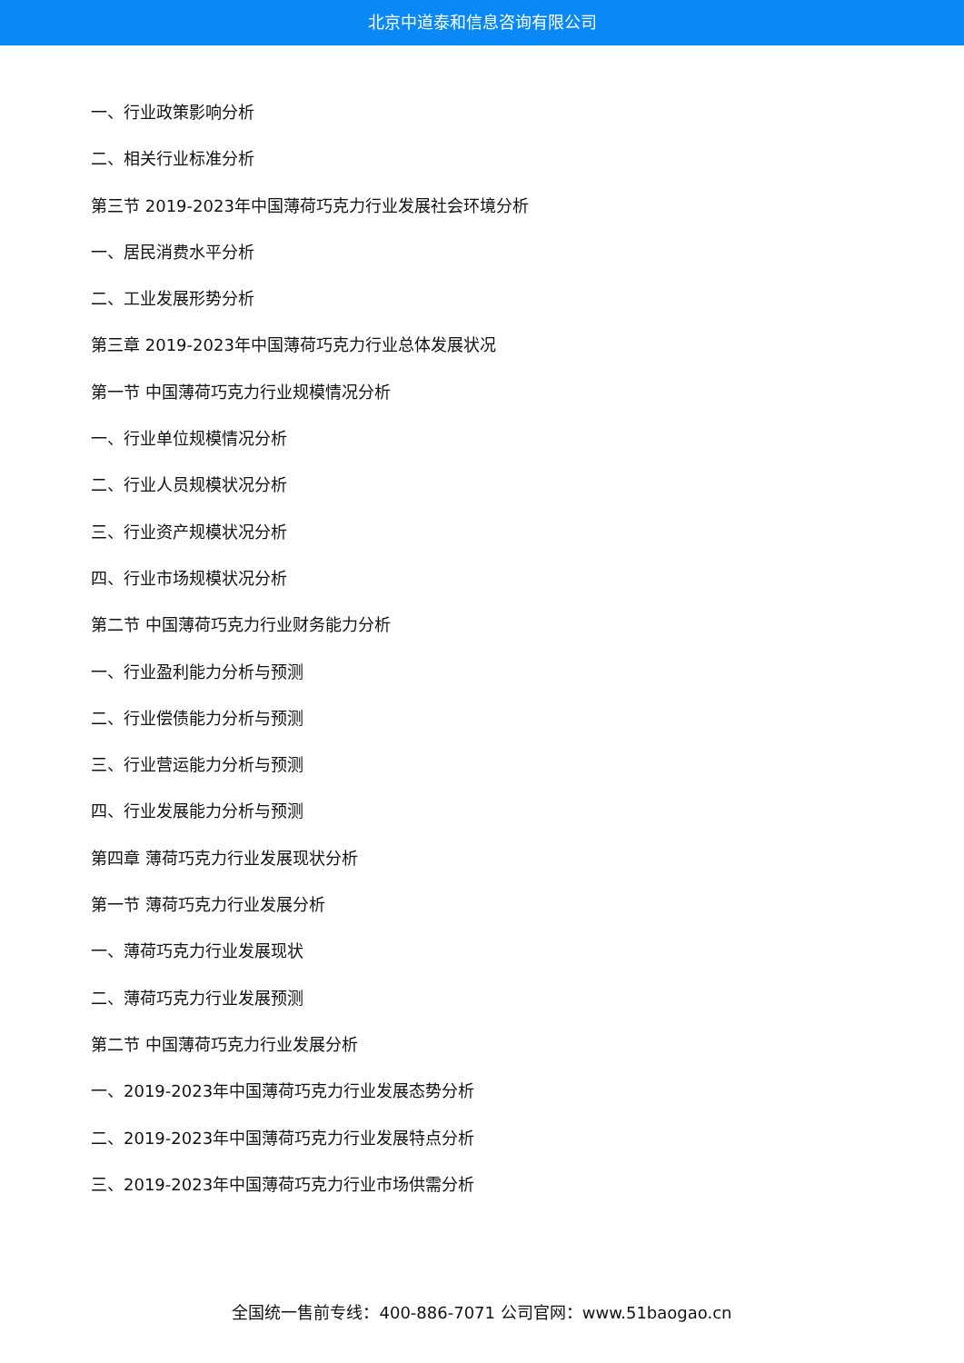北京中道泰和信息咨询有限公司
一、行业政策影响分析
二、相关行业标准分析
第三节 2019-2023年中国薄荷巧克力行业发展社会环境分析
一、居民消费水平分析
二、工业发展形势分析
第三章 2019-2023年中国薄荷巧克力行业总体发展状况
第一节 中国薄荷巧克力行业规模情况分析
一、行业单位规模情况分析
二、行业人员规模状况分析
三、行业资产规模状况分析
四、行业市场规模状况分析
第二节 中国薄荷巧克力行业财务能力分析
一、行业盈利能力分析与预测
二、行业偿债能力分析与预测
三、行业营运能力分析与预测
四、行业发展能力分析与预测
第四章 薄荷巧克力行业发展现状分析
第一节 薄荷巧克力行业发展分析
一、薄荷巧克力行业发展现状
二、薄荷巧克力行业发展预测
第二节 中国薄荷巧克力行业发展分析
一、2019-2023年中国薄荷巧克力行业发展态势分析
二、2019-2023年中国薄荷巧克力行业发展特点分析
三、2019-2023年中国薄荷巧克力行业市场供需分析
全国统一售前专线：400-886-7071 公司官网：www.51baogao.cn